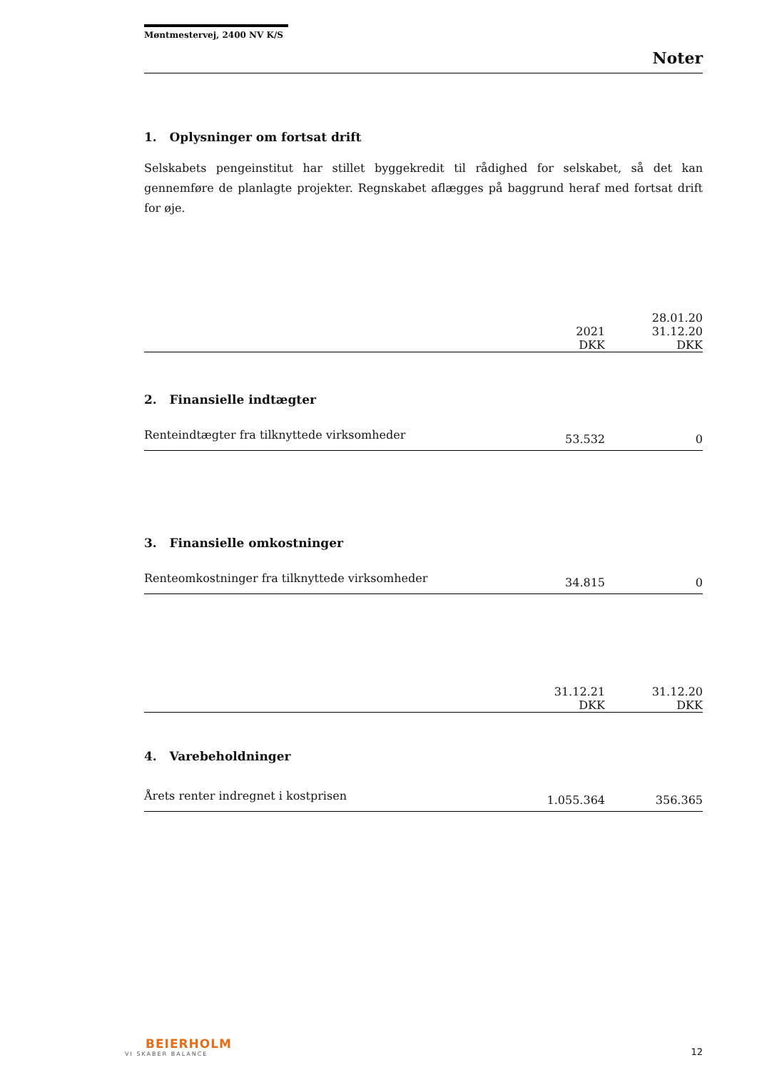Møntmestervej, 2400 NV K/S
Noter
1. Oplysninger om fortsat drift
Selskabets pengeinstitut har stillet byggekredit til rådighed for selskabet, så det kan gennemføre de planlagte projekter. Regnskabet aflægges på baggrund heraf med fortsat drift for øje.
| | | 28.01.20 |
| --- | --- | --- |
| | 2021 | 31.12.20 |
| | DKK | DKK |
2. Finansielle indtægter
| Renteindtægter fra tilknyttede virksomheder | 53.532 | 0 |
3. Finansielle omkostninger
| Renteomkostninger fra tilknyttede virksomheder | 34.815 | 0 |
| | 31.12.21 | 31.12.20 |
| --- | --- | --- |
| | DKK | DKK |
4. Varebeholdninger
| Årets renter indregnet i kostprisen | 1.055.364 | 356.365 |
BEIERHOLM
VI SKABER BALANCE
12